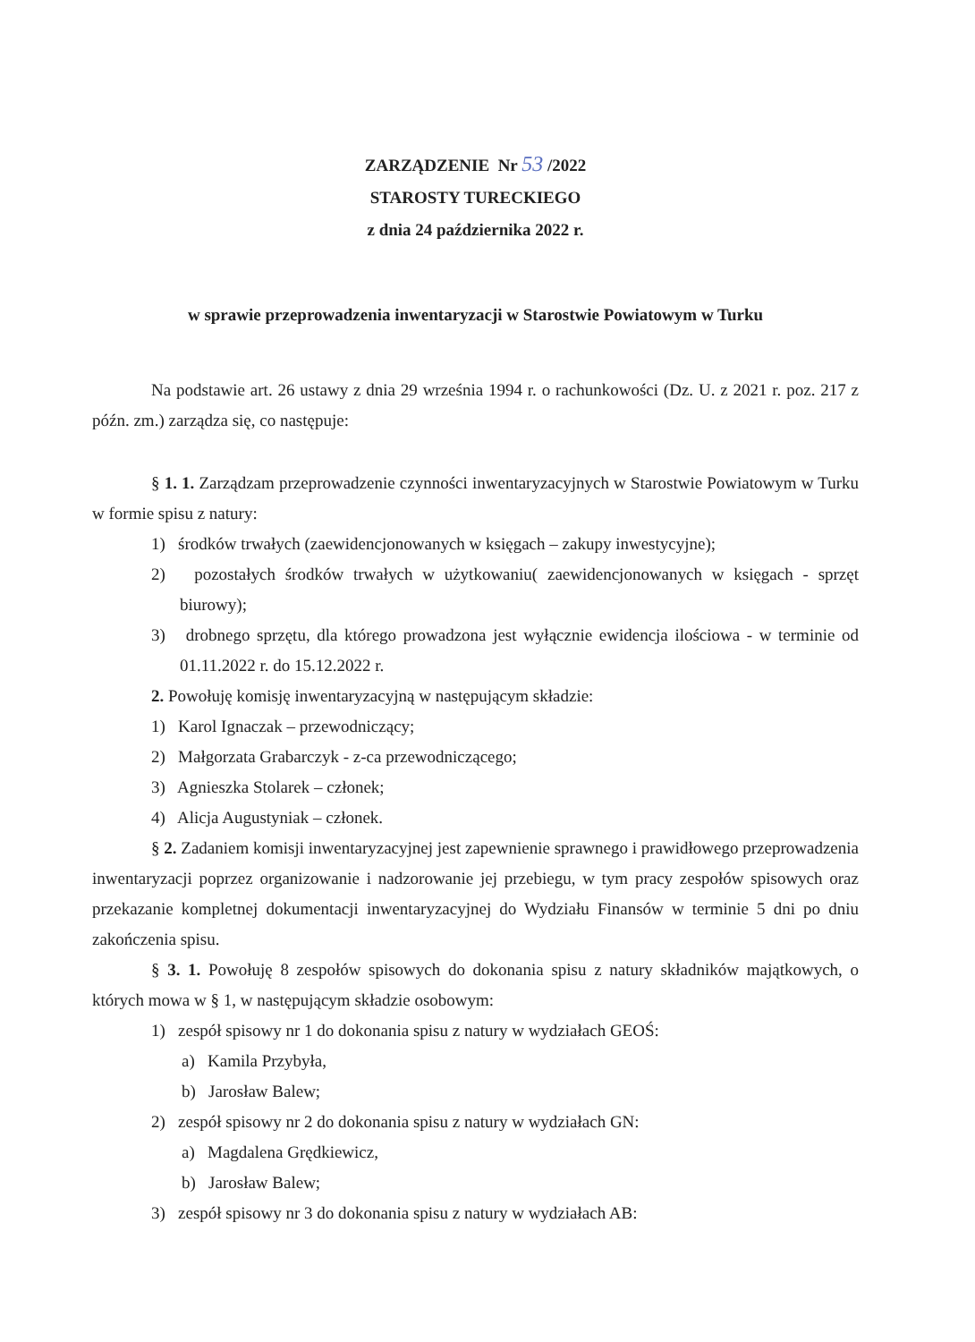ZARZĄDZENIE Nr 53 /2022
STAROSTY TURECKIEGO
z dnia 24 października 2022 r.
w sprawie przeprowadzenia inwentaryzacji w Starostwie Powiatowym w Turku
Na podstawie art. 26 ustawy z dnia 29 września 1994 r. o rachunkowości (Dz. U. z 2021 r. poz. 217 z późn. zm.) zarządza się, co następuje:
§ 1. 1. Zarządzam przeprowadzenie czynności inwentaryzacyjnych w Starostwie Powiatowym w Turku w formie spisu z natury:
1) środków trwałych (zaewidencjonowanych w księgach – zakupy inwestycyjne);
2) pozostałych środków trwałych w użytkowaniu( zaewidencjonowanych w księgach - sprzęt biurowy);
3) drobnego sprzętu, dla którego prowadzona jest wyłącznie ewidencja ilościowa - w terminie od 01.11.2022 r. do 15.12.2022 r.
2. Powołuję komisję inwentaryzacyjną w następującym składzie:
1) Karol Ignaczak – przewodniczący;
2) Małgorzata Grabarczyk - z-ca przewodniczącego;
3) Agnieszka Stolarek – członek;
4) Alicja Augustyniak – członek.
§ 2. Zadaniem komisji inwentaryzacyjnej jest zapewnienie sprawnego i prawidłowego przeprowadzenia inwentaryzacji poprzez organizowanie i nadzorowanie jej przebiegu, w tym pracy zespołów spisowych oraz przekazanie kompletnej dokumentacji inwentaryzacyjnej do Wydziału Finansów w terminie 5 dni po dniu zakończenia spisu.
§ 3. 1. Powołuję 8 zespołów spisowych do dokonania spisu z natury składników majątkowych, o których mowa w § 1, w następującym składzie osobowym:
1) zespół spisowy nr 1 do dokonania spisu z natury w wydziałach GEOŚ:
a) Kamila Przybyła,
b) Jarosław Balew;
2) zespół spisowy nr 2 do dokonania spisu z natury w wydziałach GN:
a) Magdalena Grędkiewicz,
b) Jarosław Balew;
3) zespół spisowy nr 3 do dokonania spisu z natury w wydziałach AB: